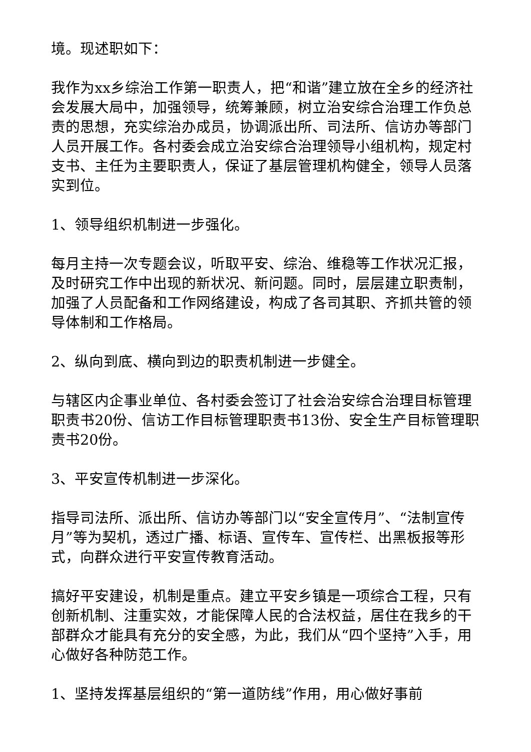境。现述职如下：
我作为xx乡综治工作第一职责人，把“和谐”建立放在全乡的经济社会发展大局中，加强领导，统筹兼顾，树立治安综合治理工作负总责的思想，充实综治办成员，协调派出所、司法所、信访办等部门人员开展工作。各村委会成立治安综合治理领导小组机构，规定村支书、主任为主要职责人，保证了基层管理机构健全，领导人员落实到位。
1、领导组织机制进一步强化。
每月主持一次专题会议，听取平安、综治、维稳等工作状况汇报，及时研究工作中出现的新状况、新问题。同时，层层建立职责制，加强了人员配备和工作网络建设，构成了各司其职、齐抓共管的领导体制和工作格局。
2、纵向到底、横向到边的职责机制进一步健全。
与辖区内企事业单位、各村委会签订了社会治安综合治理目标管理职责书20份、信访工作目标管理职责书13份、安全生产目标管理职责书20份。
3、平安宣传机制进一步深化。
指导司法所、派出所、信访办等部门以“安全宣传月”、“法制宣传月”等为契机，透过广播、标语、宣传车、宣传栏、出黑板报等形式，向群众进行平安宣传教育活动。
搞好平安建设，机制是重点。建立平安乡镇是一项综合工程，只有创新机制、注重实效，才能保障人民的合法权益，居住在我乡的干部群众才能具有充分的安全感，为此，我们从“四个坚持”入手，用心做好各种防范工作。
1、坚持发挥基层组织的“第一道防线”作用，用心做好事前